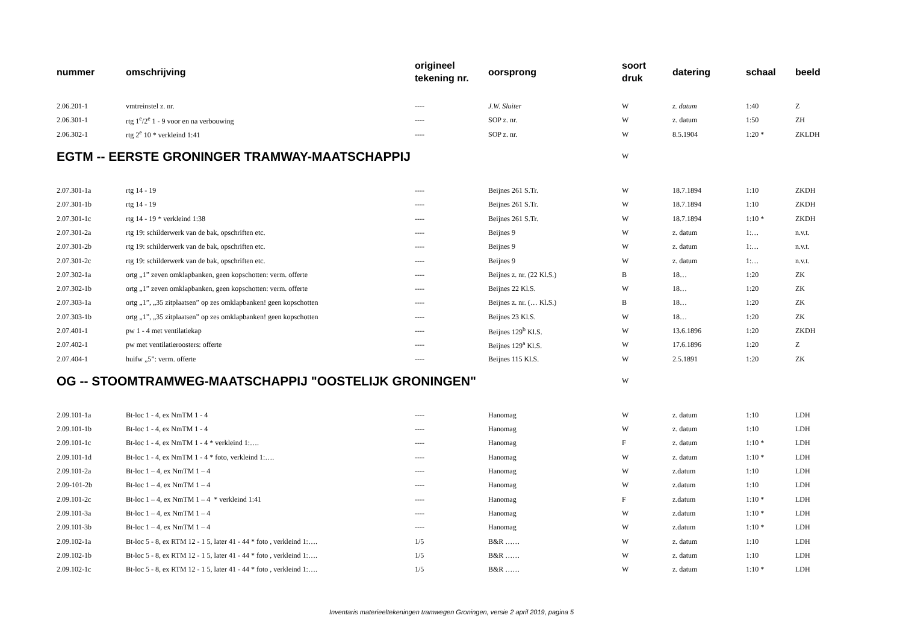| nummer | omschrijving | origineel tekening nr. | oorsprong | soort druk | datering | schaal | beeld |
| --- | --- | --- | --- | --- | --- | --- | --- |
| 2.06.201-1 | vmtreinstel z. nr. | ---- | J.W. Sluiter | W | z. datum | 1:40 | Z |
| 2.06.301-1 | rtg 1<sup>e</sup>/2<sup>e</sup> 1 - 9 voor en na verbouwing | ---- | SOP z. nr. | W | z. datum | 1:50 | ZH |
| 2.06.302-1 | rtg 2<sup>e</sup> 10 * verkleind 1:41 | ---- | SOP z. nr. | W | 8.5.1904 | 1:20 * | ZKLDH |
| EGTM -- EERSTE GRONINGER TRAMWAY-MAATSCHAPPIJ | | | | W | | | |
| 2.07.301-1a | rtg 14 - 19 | ---- | Beijnes 261 S.Tr. | W | 18.7.1894 | 1:10 | ZKDH |
| 2.07.301-1b | rtg 14 - 19 | ---- | Beijnes 261 S.Tr. | W | 18.7.1894 | 1:10 | ZKDH |
| 2.07.301-1c | rtg 14 - 19 * verkleind 1:38 | ---- | Beijnes 261 S.Tr. | W | 18.7.1894 | 1:10 * | ZKDH |
| 2.07.301-2a | rtg 19: schilderwerk van de bak, opschriften etc. | ---- | Beijnes 9 | W | z. datum | 1:… | n.v.t. |
| 2.07.301-2b | rtg 19: schilderwerk van de bak, opschriften etc. | ---- | Beijnes 9 | W | z. datum | 1:… | n.v.t. |
| 2.07.301-2c | rtg 19: schilderwerk van de bak, opschriften etc. | ---- | Beijnes 9 | W | z. datum | 1:… | n.v.t. |
| 2.07.302-1a | ortg „1” zeven omklapbanken, geen kopschotten: verm. offerte | ---- | Beijnes z. nr. (22 Kl.S.) | B | 18… | 1:20 | ZK |
| 2.07.302-1b | ortg „1” zeven omklapbanken, geen kopschotten: verm. offerte | ---- | Beijnes 22 Kl.S. | W | 18… | 1:20 | ZK |
| 2.07.303-1a | ortg „1”, „35 zitplaatsen” op zes omklapbanken! geen kopschotten | ---- | Beijnes z. nr. (… Kl.S.) | B | 18… | 1:20 | ZK |
| 2.07.303-1b | ortg „1”, „35 zitplaatsen” op zes omklapbanken! geen kopschotten | ---- | Beijnes 23 Kl.S. | W | 18… | 1:20 | ZK |
| 2.07.401-1 | pw 1 - 4 met ventilatiekap | ---- | Beijnes 129<sup>b</sup> Kl.S. | W | 13.6.1896 | 1:20 | ZKDH |
| 2.07.402-1 | pw met ventilatieroosters: offerte | ---- | Beijnes 129<sup>a</sup> Kl.S. | W | 17.6.1896 | 1:20 | Z |
| 2.07.404-1 | huifw „5”: verm. offerte | ---- | Beijnes 115 Kl.S. | W | 2.5.1891 | 1:20 | ZK |
| OG -- STOOMTRAMWEG-MAATSCHAPPIJ "OOSTELIJK GRONINGEN" | | | | W | | | |
| 2.09.101-1a | Bt-loc 1 - 4, ex NmTM 1 - 4 | ---- | Hanomag | W | z. datum | 1:10 | LDH |
| 2.09.101-1b | Bt-loc 1 - 4, ex NmTM 1 - 4 | ---- | Hanomag | W | z. datum | 1:10 | LDH |
| 2.09.101-1c | Bt-loc 1 - 4, ex NmTM 1 - 4 * verkleind 1:…. | ---- | Hanomag | F | z. datum | 1:10 * | LDH |
| 2.09.101-1d | Bt-loc 1 - 4, ex NmTM 1 - 4 * foto, verkleind 1:…. | ---- | Hanomag | W | z. datum | 1:10 * | LDH |
| 2.09.101-2a | Bt-loc 1 – 4, ex NmTM 1 – 4 | ---- | Hanomag | W | z.datum | 1:10 | LDH |
| 2.09-101-2b | Bt-loc 1 – 4, ex NmTM 1 – 4 | ---- | Hanomag | W | z.datum | 1:10 | LDH |
| 2.09.101-2c | Bt-loc 1 – 4, ex NmTM 1 – 4 * verkleind 1:41 | ---- | Hanomag | F | z.datum | 1:10 * | LDH |
| 2.09.101-3a | Bt-loc 1 – 4, ex NmTM 1 – 4 | ---- | Hanomag | W | z.datum | 1:10 * | LDH |
| 2.09.101-3b | Bt-loc 1 – 4, ex NmTM 1 – 4 | ---- | Hanomag | W | z.datum | 1:10 * | LDH |
| 2.09.102-1a | Bt-loc 5 - 8, ex RTM 12 - 1 5, later 41 - 44 * foto , verkleind 1:…. | 1/5 | B&R …… | W | z. datum | 1:10 | LDH |
| 2.09.102-1b | Bt-loc 5 - 8, ex RTM 12 - 1 5, later 41 - 44 * foto , verkleind 1:…. | 1/5 | B&R …… | W | z. datum | 1:10 | LDH |
| 2.09.102-1c | Bt-loc 5 - 8, ex RTM 12 - 1 5, later 41 - 44 * foto , verkleind 1:…. | 1/5 | B&R …… | W | z. datum | 1:10 * | LDH |
Inventaris materieeltekeningen tramwegen Groningen, versie 2 april 2019, pagina 5